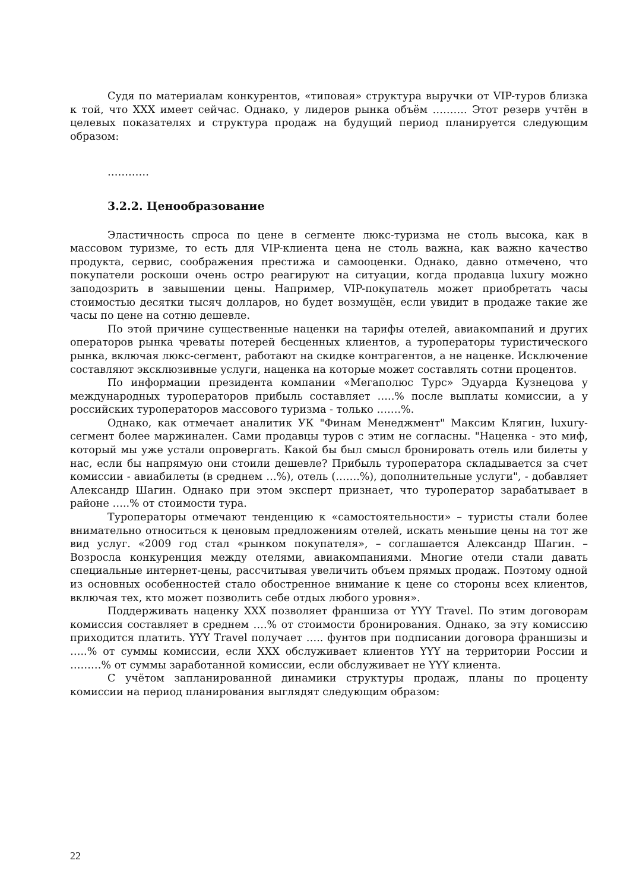Судя по материалам конкурентов, «типовая» структура выручки от VIP-туров близка к той, что ХХХ имеет сейчас. Однако, у лидеров рынка объём ………. Этот резерв учтён в целевых показателях и структура продаж на будущий период планируется следующим образом:
…………
3.2.2. Ценообразование
Эластичность спроса по цене в сегменте люкс-туризма не столь высока, как в массовом туризме, то есть для VIP-клиента цена не столь важна, как важно качество продукта, сервис, соображения престижа и самооценки. Однако, давно отмечено, что покупатели роскоши очень остро реагируют на ситуации, когда продавца luxury можно заподозрить в завышении цены. Например, VIP-покупатель может приобретать часы стоимостью десятки тысяч долларов, но будет возмущён, если увидит в продаже такие же часы по цене на сотню дешевле.
По этой причине существенные наценки на тарифы отелей, авиакомпаний и других операторов рынка чреваты потерей бесценных клиентов, а туроператоры туристического рынка, включая люкс-сегмент, работают на скидке контрагентов, а не наценке. Исключение составляют эксклюзивные услуги, наценка на которые может составлять сотни процентов.
По информации президента компании «Мегаполюс Турс» Эдуарда Кузнецова у международных туроператоров прибыль составляет …..% после выплаты комиссии, а у российских туроператоров массового туризма - только …….%.
Однако, как отмечает аналитик УК "Финам Менеджмент" Максим Клягин, luxury-сегмент более маржинален. Сами продавцы туров с этим не согласны. "Наценка - это миф, который мы уже устали опровергать. Какой бы был смысл бронировать отель или билеты у нас, если бы напрямую они стоили дешевле? Прибыль туроператора складывается за счет комиссии - авиабилеты (в среднем …%), отель (…….%), дополнительные услуги", - добавляет Александр Шагин. Однако при этом эксперт признает, что туроператор зарабатывает в районе …..% от стоимости тура.
Туроператоры отмечают тенденцию к «самостоятельности» – туристы стали более внимательно относиться к ценовым предложениям отелей, искать меньшие цены на тот же вид услуг. «2009 год стал «рынком покупателя», – соглашается Александр Шагин. – Возросла конкуренция между отелями, авиакомпаниями. Многие отели стали давать специальные интернет-цены, рассчитывая увеличить объем прямых продаж. Поэтому одной из основных особенностей стало обостренное внимание к цене со стороны всех клиентов, включая тех, кто может позволить себе отдых любого уровня».
Поддерживать наценку ХХХ позволяет франшиза от YYY Travel. По этим договорам комиссия составляет в среднем ….% от стоимости бронирования. Однако, за эту комиссию приходится платить. YYY Travel получает ….. фунтов при подписании договора франшизы и …..% от суммы комиссии, если ХХХ обслуживает клиентов YYY на территории России и ………% от суммы заработанной комиссии, если обслуживает не YYY клиента.
С учётом запланированной динамики структуры продаж, планы по проценту комиссии на период планирования выглядят следующим образом:
22